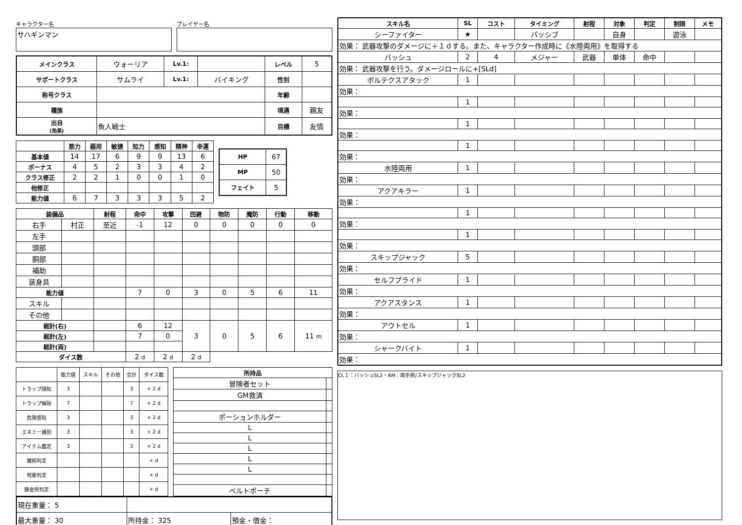キャラクター名
サハギンマン
プレイヤー名
| メインクラス | ウォーリア | Lv.1: | | レベル | 5 |
| サポートクラス | サムライ | Lv.1: | バイキング | 性別 | |
| 称号クラス | | | | 年齢 | |
| 種族 | | | | 境遇 | 親友 |
| 出自 (効果) | 魚人戦士 | | | 目標 | 友情 |
| | 筋力 | 器用 | 敏捷 | 知力 | 感知 | 精神 | 幸運 |
| --- | --- | --- | --- | --- | --- | --- | --- |
| 基本値 | 14 | 17 | 6 | 9 | 9 | 13 | 6 |
| ボーナス | 4 | 5 | 2 | 3 | 3 | 4 | 2 |
| クラス修正 | 2 | 2 | 1 | 0 | 0 | 1 | 0 |
| 他修正 | | | | | | | |
| 能力値 | 6 | 7 | 3 | 3 | 3 | 5 | 2 |
| HP | 67 |
| MP | 50 |
| フェイト | 5 |
| 装備品 | | 射程 | 命中 | 攻撃 | 回避 | 物防 | 魔防 | 行動 | 移動 |
| --- | --- | --- | --- | --- | --- | --- | --- | --- | --- |
| 右手 | 村正 | 至近 | -1 | 12 | 0 | 0 | 0 | 0 | 0 |
| 左手 | | | | | | | | | |
| 頭部 | | | | | | | | | |
| 胴部 | | | | | | | | | |
| 補助 | | | | | | | | | |
| 装身具 | | | | | | | | | |
| 能力値 | | | 7 | 0 | 3 | 0 | 5 | 6 | 11 |
| スキル | | | | | | | | | |
| その他 | | | | | | | | | |
| 総計(右) | | | 6 | 12 | 3 | 0 | 5 | 6 | 11 m |
| 総計(左) | | | 7 | 0 | | | | | |
| 総計(両) | | | | | | | | | |
| ダイス数 | | | 2 d | 2 d | 2 d | | | | |
| | 能力値 | スキル | その他 | 合計 | ダイス数 |
| トラップ探知 | 3 | | | 3 | + 2 d |
| トラップ解除 | 7 | | | 7 | + 2 d |
| 危険感知 | 3 | | | 3 | + 2 d |
| エネミー識別 | 3 | | | 3 | + 2 d |
| アイテム鑑定 | 3 | | | 3 | + 2 d |
| 魔術判定 | | | | | + d |
| 呪歌判定 | | | | | + d |
| 錬金術判定 | | | | | + d |
| 所持品 | |
| --- | --- |
| 冒険者セット | |
| GM救済 | |
| ポーションホルダー | |
| L | |
| L | |
| L | |
| L | |
| L | |
| ベルトポーチ | |
| 現在重量： 5 | | |
| 最大重量： 30 | 所持金： 325 | 預金・借金： |
| スキル名 | SL | コスト | タイミング | 射程 | 対象 | 判定 | 制限 | メモ |
| --- | --- | --- | --- | --- | --- | --- | --- | --- |
| シーファイター | ★ | | パッシブ | | 自身 | | 遊泳 | |
| 効果： 武器攻撃のダメージに＋１ｄする。また、キャラクター作成時に《水陸両用》を取得する | | | | | | | | |
| バッシュ | 2 | 4 | メジャー | 武器 | 単体 | 命中 | | |
| 効果： 武器攻撃を行う。ダメージロールに+[SLd] | | | | | | | | |
| ボルテクスアタック | 1 | | | | | | | |
| 効果： | | | | | | | | |
| | 1 | | | | | | | |
| 効果： | | | | | | | | |
| | 1 | | | | | | | |
| 効果： | | | | | | | | |
| | 1 | | | | | | | |
| 効果： | | | | | | | | |
| 水陸両用 | 1 | | | | | | | |
| 効果： | | | | | | | | |
| アクアキラー | 1 | | | | | | | |
| 効果： | | | | | | | | |
| | 1 | | | | | | | |
| 効果： | | | | | | | | |
| | 1 | | | | | | | |
| 効果： | | | | | | | | |
| スキップジャック | 5 | | | | | | | |
| 効果： | | | | | | | | |
| セルフプライド | 1 | | | | | | | |
| 効果： | | | | | | | | |
| アクアスタンス | 1 | | | | | | | |
| 効果： | | | | | | | | |
| アウトセル | 1 | | | | | | | |
| 効果： | | | | | | | | |
| シャークバイト | 1 | | | | | | | |
| 効果： | | | | | | | | |
CL１：バッシュSL2・AM：両手剣/スキップジャックSL2